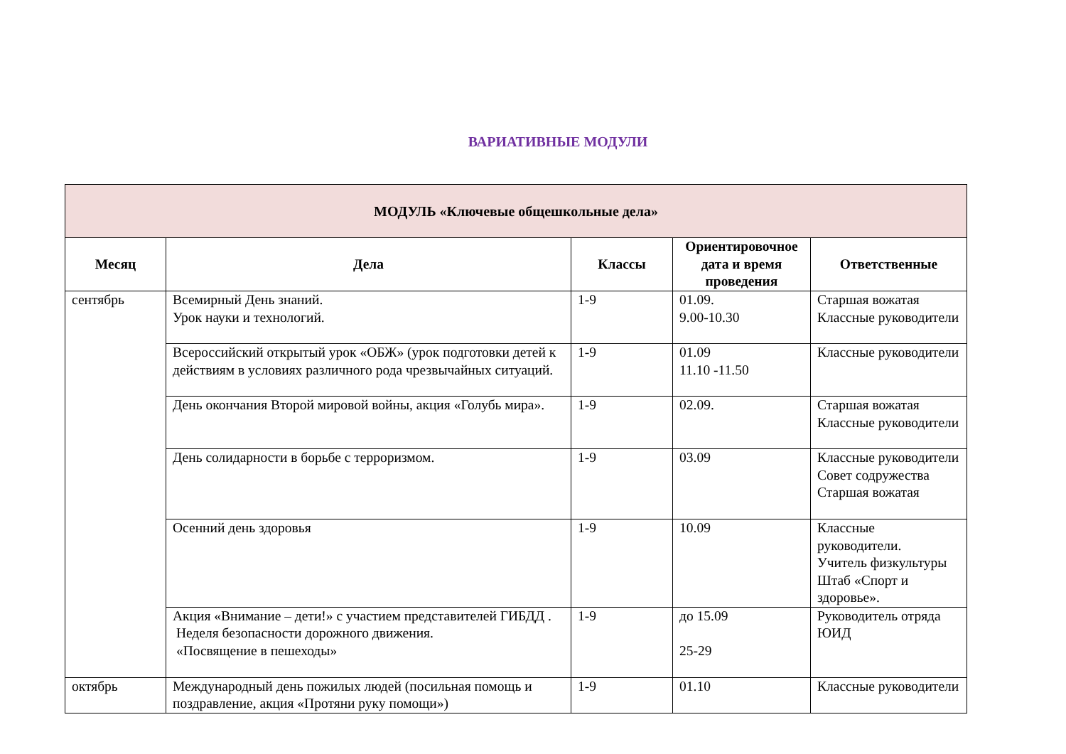ВАРИАТИВНЫЕ МОДУЛИ
| МОДУЛЬ «Ключевые общешкольные дела» | | | | |
| --- | --- | --- | --- | --- |
| Месяц | Дела | Классы | Ориентировочное дата и время проведения | Ответственные |
| сентябрь | Всемирный День знаний. Урок науки и технологий. | 1-9 | 01.09. 9.00-10.30 | Старшая вожатая Классные руководители |
| | Всероссийский открытый урок «ОБЖ» (урок подготовки детей к действиям в условиях различного рода чрезвычайных ситуаций. | 1-9 | 01.09 11.10 -11.50 | Классные руководители |
| | День окончания Второй мировой войны, акция «Голубь мира». | 1-9 | 02.09. | Старшая вожатая Классные руководители |
| | День солидарности в борьбе с терроризмом. | 1-9 | 03.09 | Классные руководители Совет содружества Старшая вожатая |
| | Осенний день здоровья | 1-9 | 10.09 | Классные руководители. Учитель физкультуры Штаб «Спорт и здоровье». |
| | Акция «Внимание – дети!» с участием представителей ГИБДД . Неделя безопасности дорожного движения. «Посвящение в пешеходы» | 1-9 | до 15.09 25-29 | Руководитель отряда ЮИД |
| октябрь | Международный день пожилых людей (посильная помощь и поздравление, акция «Протяни руку помощи») | 1-9 | 01.10 | Классные руководители |